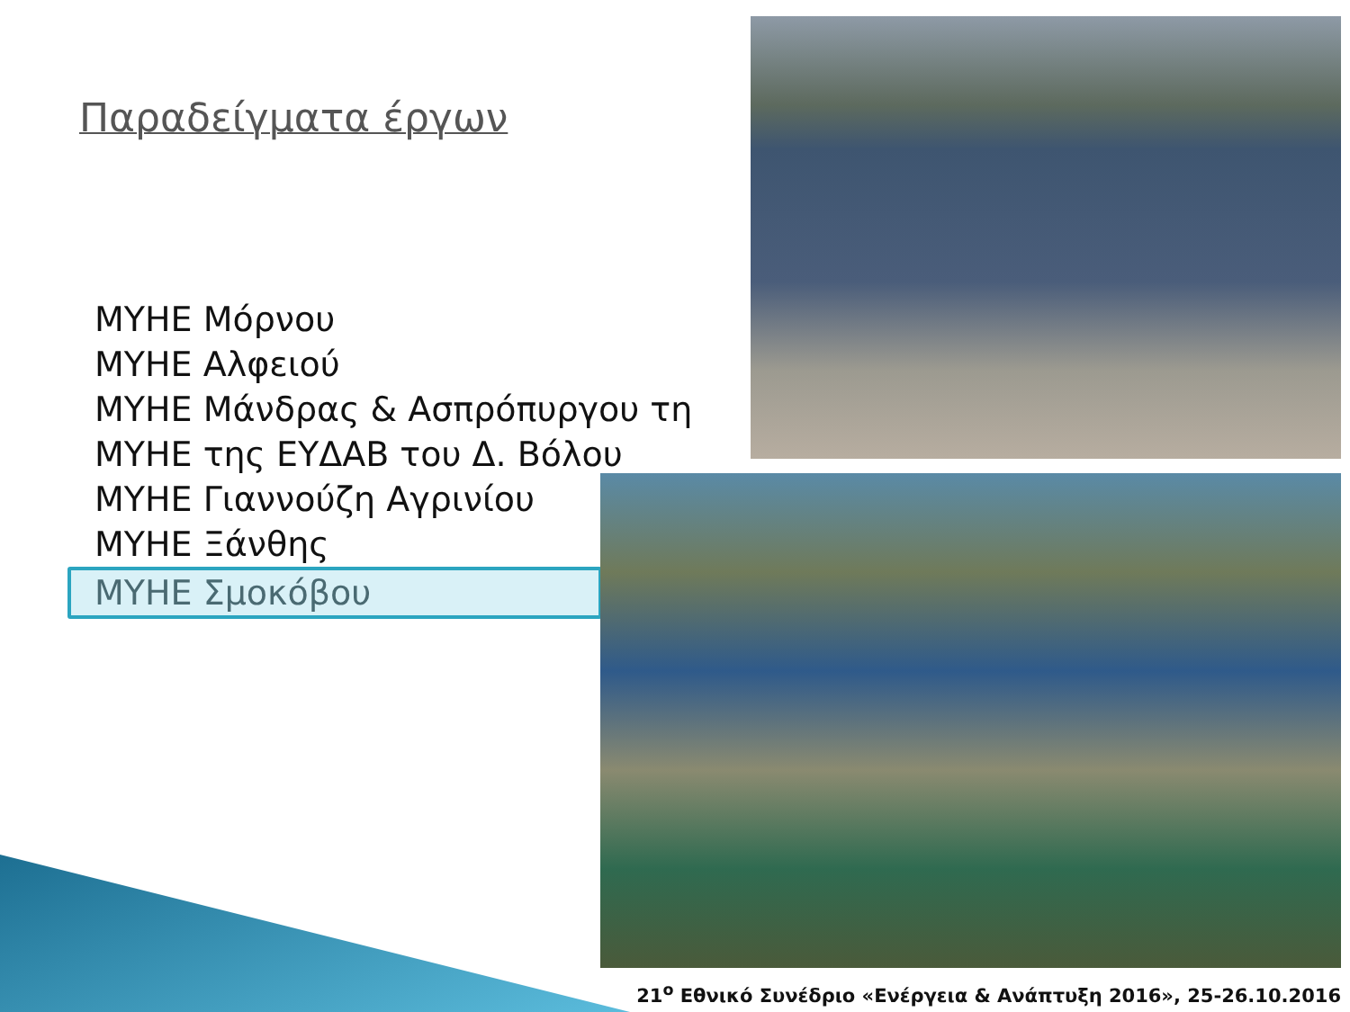Παραδείγματα έργων
ΜΥΗΕ Μόρνου
ΜΥΗΕ Αλφειού
ΜΥΗΕ Μάνδρας & Ασπρόπυργου τη
ΜΥΗΕ της ΕΥΔΑΒ του Δ. Βόλου
ΜΥΗΕ Γιαννούζη Αγρινίου
ΜΥΗΕ Ξάνθης
ΜΥΗΕ Σμοκόβου
21<sup>ο</sup> Εθνικό Συνέδριο «Ενέργεια & Ανάπτυξη 2016», 25-26.10.2016